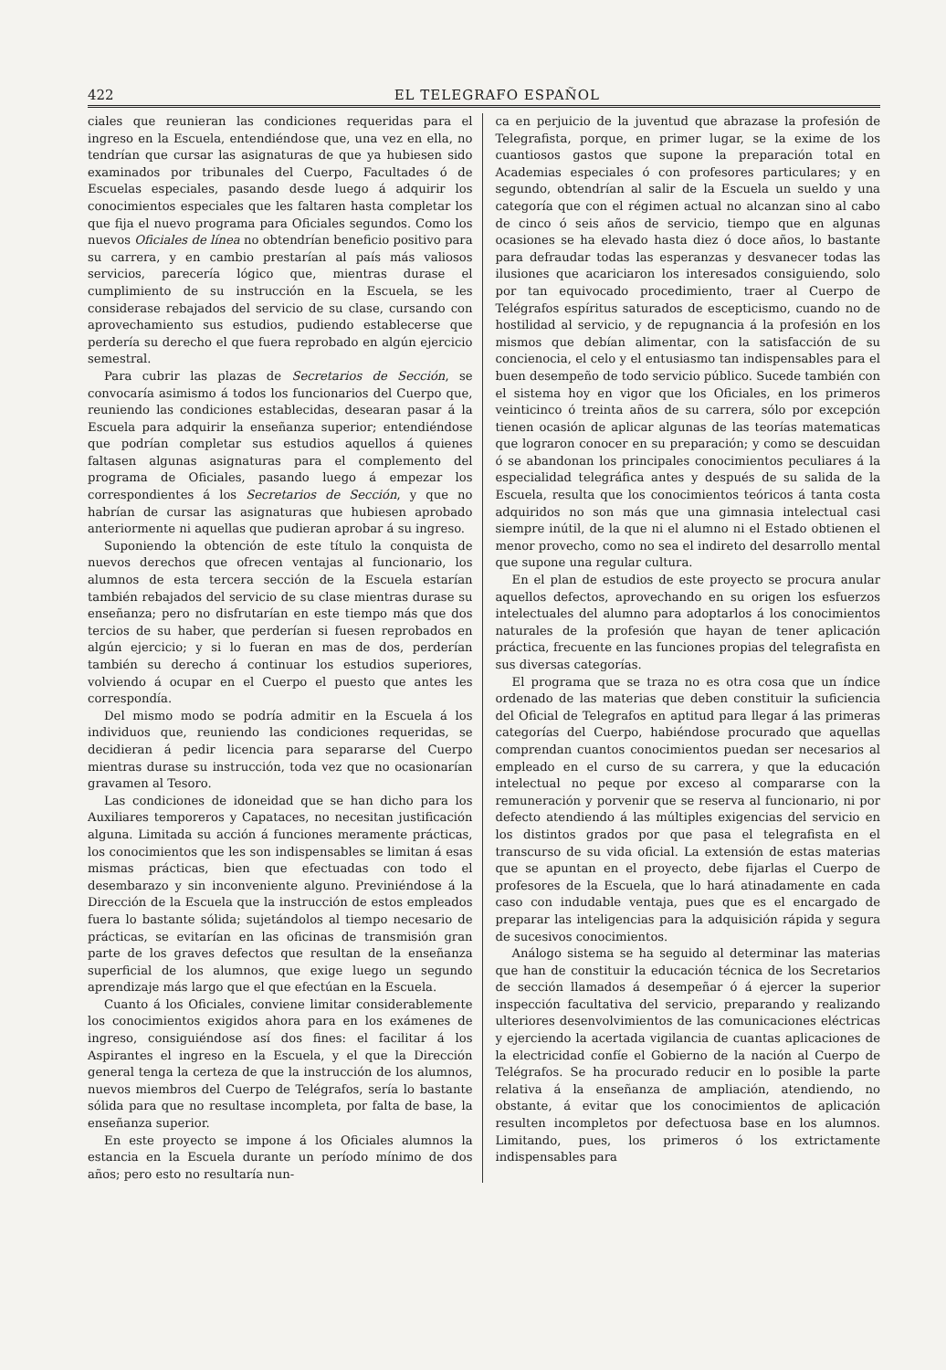422 EL TELEGRAFO ESPAÑOL
ciales que reunieran las condiciones requeridas para el ingreso en la Escuela, entendiéndose que, una vez en ella, no tendrían que cursar las asignaturas de que ya hubiesen sido examinados por tribunales del Cuerpo, Facultades ó de Escuelas especiales, pasando desde luego á adquirir los conocimientos especiales que les faltaren hasta completar los que fija el nuevo programa para Oficiales segundos. Como los nuevos Oficiales de línea no obtendrían beneficio positivo para su carrera, y en cambio prestarían al país más valiosos servicios, parecería lógico que, mientras durase el cumplimiento de su instrucción en la Escuela, se les considerase rebajados del servicio de su clase, cursando con aprovechamiento sus estudios, pudiendo establecerse que perdería su derecho el que fuera reprobado en algún ejercicio semestral.
Para cubrir las plazas de Secretarios de Sección, se convocaría asimismo á todos los funcionarios del Cuerpo que, reuniendo las condiciones establecidas, desearan pasar á la Escuela para adquirir la enseñanza superior; entendiéndose que podrían completar sus estudios aquellos á quienes faltasen algunas asignaturas para el complemento del programa de Oficiales, pasando luego á empezar los correspondientes á los Secretarios de Sección, y que no habrían de cursar las asignaturas que hubiesen aprobado anteriormente ni aquellas que pudieran aprobar á su ingreso.
Suponiendo la obtención de este título la conquista de nuevos derechos que ofrecen ventajas al funcionario, los alumnos de esta tercera sección de la Escuela estarían también rebajados del servicio de su clase mientras durase su enseñanza; pero no disfrutarían en este tiempo más que dos tercios de su haber, que perderían si fuesen reprobados en algún ejercicio; y si lo fueran en mas de dos, perderían también su derecho á continuar los estudios superiores, volviendo á ocupar en el Cuerpo el puesto que antes les correspondía.
Del mismo modo se podría admitir en la Escuela á los individuos que, reuniendo las condiciones requeridas, se decidieran á pedir licencia para separarse del Cuerpo mientras durase su instrucción, toda vez que no ocasionarían gravamen al Tesoro.
Las condiciones de idoneidad que se han dicho para los Auxiliares temporeros y Capataces, no necesitan justificación alguna. Limitada su acción á funciones meramente prácticas, los conocimientos que les son indispensables se limitan á esas mismas prácticas, bien que efectuadas con todo el desembarazo y sin inconveniente alguno. Previniéndose á la Dirección de la Escuela que la instrucción de estos empleados fuera lo bastante sólida; sujetándolos al tiempo necesario de prácticas, se evitarían en las oficinas de transmisión gran parte de los graves defectos que resultan de la enseñanza superficial de los alumnos, que exige luego un segundo aprendizaje más largo que el que efectúan en la Escuela.
Cuanto á los Oficiales, conviene limitar considerablemente los conocimientos exigidos ahora para en los exámenes de ingreso, consiguiéndose así dos fines: el facilitar á los Aspirantes el ingreso en la Escuela, y el que la Dirección general tenga la certeza de que la instrucción de los alumnos, nuevos miembros del Cuerpo de Telégrafos, sería lo bastante sólida para que no resultase incompleta, por falta de base, la enseñanza superior.
En este proyecto se impone á los Oficiales alumnos la estancia en la Escuela durante un período mínimo de dos años; pero esto no resultaría nun-
ca en perjuicio de la juventud que abrazase la profesión de Telegrafista, porque, en primer lugar, se la exime de los cuantiosos gastos que supone la preparación total en Academias especiales ó con profesores particulares; y en segundo, obtendrían al salir de la Escuela un sueldo y una categoría que con el régimen actual no alcanzan sino al cabo de cinco ó seis años de servicio, tiempo que en algunas ocasiones se ha elevado hasta diez ó doce años, lo bastante para defraudar todas las esperanzas y desvanecer todas las ilusiones que acariciaron los interesados consiguiendo, solo por tan equivocado procedimiento, traer al Cuerpo de Telégrafos espíritus saturados de escepticismo, cuando no de hostilidad al servicio, y de repugnancia á la profesión en los mismos que debían alimentar, con la satisfacción de su concienocia, el celo y el entusiasmo tan indispensables para el buen desempeño de todo servicio público. Sucede también con el sistema hoy en vigor que los Oficiales, en los primeros veinticinco ó treinta años de su carrera, sólo por excepción tienen ocasión de aplicar algunas de las teorías matematicas que lograron conocer en su preparación; y como se descuidan ó se abandonan los principales conocimientos peculiares á la especialidad telegráfica antes y después de su salida de la Escuela, resulta que los conocimientos teóricos á tanta costa adquiridos no son más que una gimnasia intelectual casi siempre inútil, de la que ni el alumno ni el Estado obtienen el menor provecho, como no sea el indireto del desarrollo mental que supone una regular cultura.
En el plan de estudios de este proyecto se procura anular aquellos defectos, aprovechando en su origen los esfuerzos intelectuales del alumno para adoptarlos á los conocimientos naturales de la profesión que hayan de tener aplicación práctica, frecuente en las funciones propias del telegrafista en sus diversas categorías.
El programa que se traza no es otra cosa que un índice ordenado de las materias que deben constituir la suficiencia del Oficial de Telegrafos en aptitud para llegar á las primeras categorías del Cuerpo, habiéndose procurado que aquellas comprendan cuantos conocimientos puedan ser necesarios al empleado en el curso de su carrera, y que la educación intelectual no peque por exceso al compararse con la remuneración y porvenir que se reserva al funcionario, ni por defecto atendiendo á las múltiples exigencias del servicio en los distintos grados por que pasa el telegrafista en el transcurso de su vida oficial. La extensión de estas materias que se apuntan en el proyecto, debe fijarlas el Cuerpo de profesores de la Escuela, que lo hará atinadamente en cada caso con indudable ventaja, pues que es el encargado de preparar las inteligencias para la adquisición rápida y segura de sucesivos conocimientos.
Análogo sistema se ha seguido al determinar las materias que han de constituir la educación técnica de los Secretarios de sección llamados á desempeñar ó á ejercer la superior inspección facultativa del servicio, preparando y realizando ulteriores desenvolvimientos de las comunicaciones eléctricas y ejerciendo la acertada vigilancia de cuantas aplicaciones de la electricidad confíe el Gobierno de la nación al Cuerpo de Telégrafos. Se ha procurado reducir en lo posible la parte relativa á la enseñanza de ampliación, atendiendo, no obstante, á evitar que los conocimientos de aplicación resulten incompletos por defectuosa base en los alumnos. Limitando, pues, los primeros ó los extrictamente indispensables para